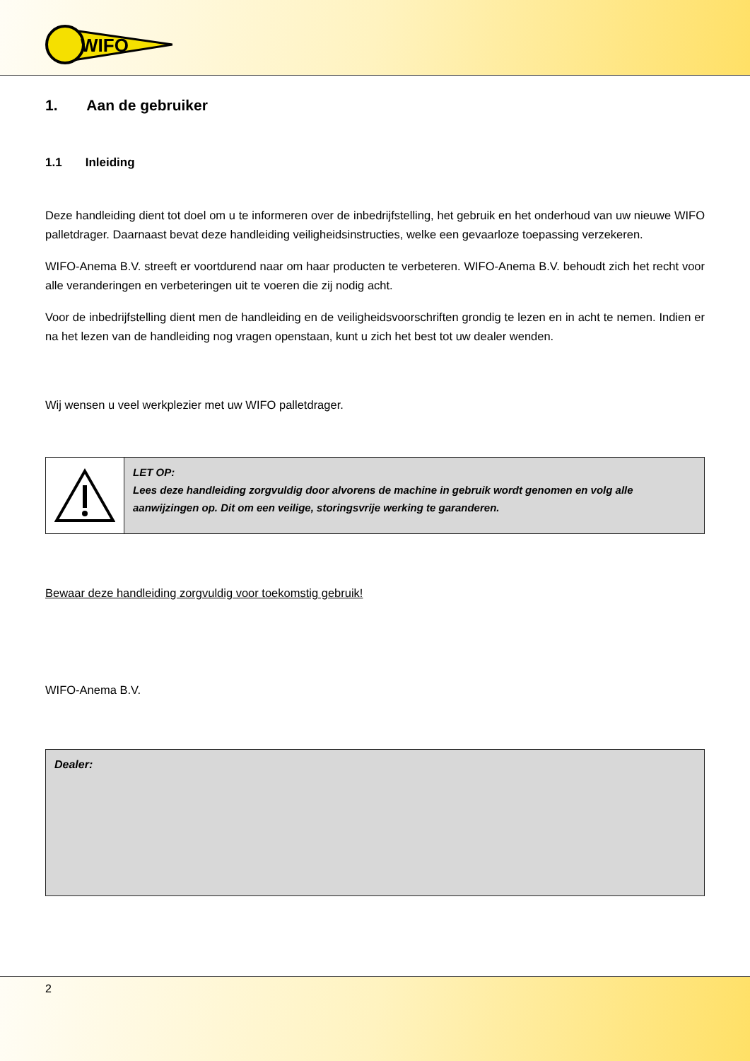WIFO
1. Aan de gebruiker
1.1 Inleiding
Deze handleiding dient tot doel om u te informeren over de inbedrijfstelling, het gebruik en het onderhoud van uw nieuwe WIFO palletdrager. Daarnaast bevat deze handleiding veiligheidsinstructies, welke een gevaarloze toepassing verzekeren.
WIFO-Anema B.V. streeft er voortdurend naar om haar producten te verbeteren. WIFO-Anema B.V. behoudt zich het recht voor alle veranderingen en verbeteringen uit te voeren die zij nodig acht.
Voor de inbedrijfstelling dient men de handleiding en de veiligheidsvoorschriften grondig te lezen en in acht te nemen. Indien er na het lezen van de handleiding nog vragen openstaan, kunt u zich het best tot uw dealer wenden.
Wij wensen u veel werkplezier met uw WIFO palletdrager.
| | LET OP: Lees deze handleiding zorgvuldig door alvorens de machine in gebruik wordt genomen en volg alle aanwijzingen op. Dit om een veilige, storingsvrije werking te garanderen. |
Bewaar deze handleiding zorgvuldig voor toekomstig gebruik!
WIFO-Anema B.V.
| Dealer: |
2